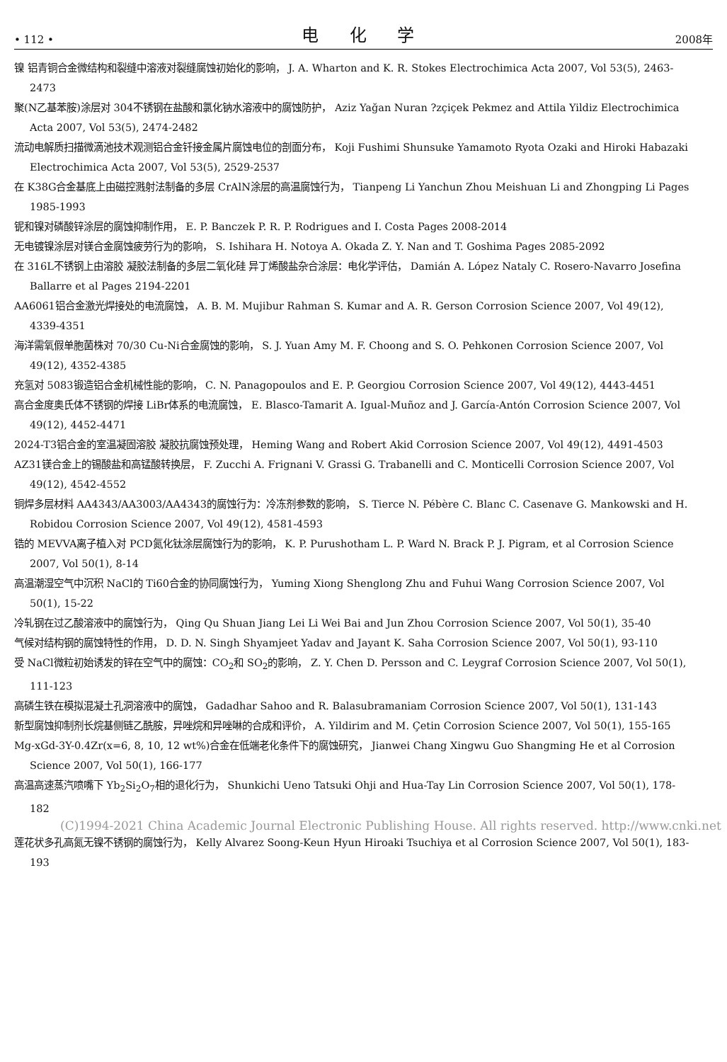• 112 • 电 化 学 2008年
镍 铝青铜合金微结构和裂缝中溶液对裂缝腐蚀初始化的影响， J. A. Wharton and K. R. Stokes Electrochimica Acta 2007, Vol 53(5), 2463-2473
聚(N乙基苯胺)涂层对 304不锈钢在盐酸和氯化钠水溶液中的腐蚀防护， Aziz Yağan Nuran ?zçiçek Pekmez and Attila Yildiz Electrochimica Acta 2007, Vol 53(5), 2474-2482
流动电解质扫描微滴池技术观测铝合金钎接金属片腐蚀电位的剖面分布， Koji Fushimi Shunsuke Yamamoto Ryota Ozaki and Hiroki Habazaki Electrochimica Acta 2007, Vol 53(5), 2529-2537
在 K38G合金基底上由磁控溅射法制备的多层 CrAlN涂层的高温腐蚀行为， Tianpeng Li Yanchun Zhou Meishuan Li and Zhongping Li Pages 1985-1993
铌和镍对磷酸锌涂层的腐蚀抑制作用， E. P. Banczek P. R. P. Rodrigues and I. Costa Pages 2008-2014
无电镀镍涂层对镁合金腐蚀疲劳行为的影响， S. Ishihara H. Notoya A. Okada Z. Y. Nan and T. Goshima Pages 2085-2092
在 316L不锈钢上由溶胶 凝胶法制备的多层二氧化硅 异丁烯酸盐杂合涂层：电化学评估， Damián A. López Nataly C. Rosero-Navarro Josefina Ballarre et al Pages 2194-2201
AA6061铝合金激光焊接处的电流腐蚀， A. B. M. Mujibur Rahman S. Kumar and A. R. Gerson Corrosion Science 2007, Vol 49(12), 4339-4351
海洋需氧假单胞菌株对 70/30 Cu-Ni合金腐蚀的影响， S. J. Yuan Amy M. F. Choong and S. O. Pehkonen Corrosion Science 2007, Vol 49(12), 4352-4385
充氢对 5083锻造铝合金机械性能的影响， C. N. Panagopoulos and E. P. Georgiou Corrosion Science 2007, Vol 49(12), 4443-4451
高合金度奥氏体不锈钢的焊接 LiBr体系的电流腐蚀， E. Blasco-Tamarit A. Igual-Muñoz and J. García-Antón Corrosion Science 2007, Vol 49(12), 4452-4471
2024-T3铝合金的室温凝固溶胶 凝胶抗腐蚀预处理， Heming Wang and Robert Akid Corrosion Science 2007, Vol 49(12), 4491-4503
AZ31镁合金上的锡酸盐和高锰酸转换层， F. Zucchi A. Frignani V. Grassi G. Trabanelli and C. Monticelli Corrosion Science 2007, Vol 49(12), 4542-4552
铜焊多层材料 AA4343/AA3003/AA4343的腐蚀行为：冷冻剂参数的影响， S. Tierce N. Pébère C. Blanc C. Casenave G. Mankowski and H. Robidou Corrosion Science 2007, Vol 49(12), 4581-4593
锆的 MEVVA离子植入对 PCD氮化钛涂层腐蚀行为的影响， K. P. Purushotham L. P. Ward N. Brack P. J. Pigram, et al Corrosion Science 2007, Vol 50(1), 8-14
高温潮湿空气中沉积 NaCl的 Ti60合金的协同腐蚀行为， Yuming Xiong Shenglong Zhu and Fuhui Wang Corrosion Science 2007, Vol 50(1), 15-22
冷轧钢在过乙酸溶液中的腐蚀行为， Qing Qu Shuan Jiang Lei Li Wei Bai and Jun Zhou Corrosion Science 2007, Vol 50(1), 35-40
气候对结构钢的腐蚀特性的作用， D. D. N. Singh Shyamjeet Yadav and Jayant K. Saha Corrosion Science 2007, Vol 50(1), 93-110
受 NaCl微粒初始诱发的锌在空气中的腐蚀：CO<sub>2</sub>和 SO<sub>2</sub>的影响， Z. Y. Chen D. Persson and C. Leygraf Corrosion Science 2007, Vol 50(1), 111-123
高磷生铁在模拟混凝土孔洞溶液中的腐蚀， Gadadhar Sahoo and R. Balasubramaniam Corrosion Science 2007, Vol 50(1), 131-143
新型腐蚀抑制剂长烷基侧链乙酰胺，异唑烷和异唑啉的合成和评价， A. Yildirim and M. Çetin Corrosion Science 2007, Vol 50(1), 155-165
Mg-xGd-3Y-0.4Zr(x=6, 8, 10, 12 wt%)合金在低端老化条件下的腐蚀研究， Jianwei Chang Xingwu Guo Shangming He et al Corrosion Science 2007, Vol 50(1), 166-177
高温高速蒸汽喷嘴下 Yb<sub>2</sub>Si<sub>2</sub>O<sub>7</sub>相的退化行为， Shunkichi Ueno Tatsuki Ohji and Hua-Tay Lin Corrosion Science 2007, Vol 50(1), 178-182
(C)1994-2021 China Academic Journal Electronic Publishing House. All rights reserved. http://www.cnki.net
莲花状多孔高氮无镍不锈钢的腐蚀行为， Kelly Alvarez Soong-Keun Hyun Hiroaki Tsuchiya et al Corrosion Science 2007, Vol 50(1), 183-193